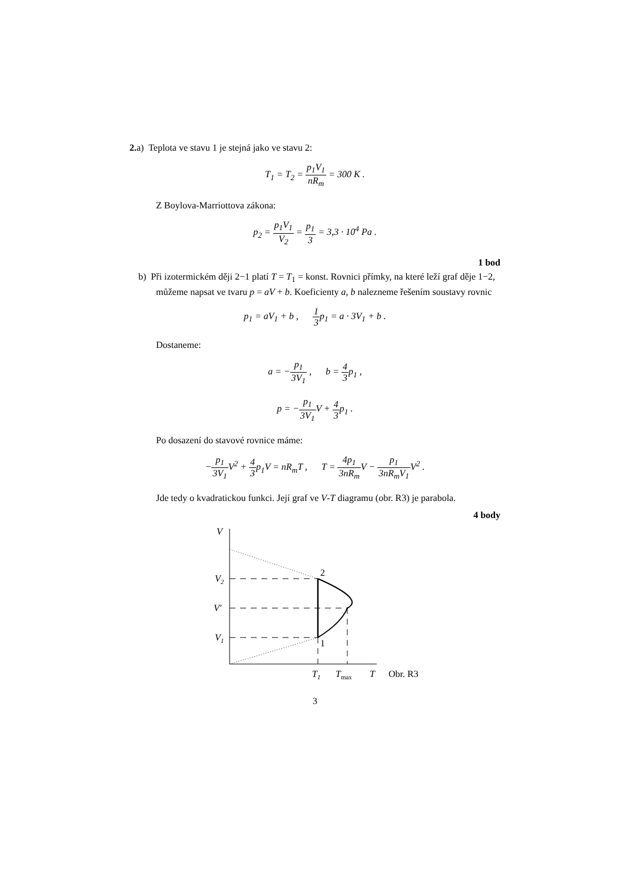2. a) Teplota ve stavu 1 je stejná jako ve stavu 2:
T<sub>1</sub> = T<sub>2</sub> = p<sub>1</sub>V<sub>1</sub> nR<sub>m</sub> = 300 K .
Z Boylova-Marriottova zákona:
p<sub>2</sub> = p<sub>1</sub>V<sub>1</sub> V<sub>2</sub> = p<sub>1</sub> 3 = 3,3 · 10<sup>4</sup> Pa .
1 bod
b) Při izotermickém ději 2−1 platí T = T<sub>1</sub> = konst. Rovnici přímky, na které leží graf děje 1−2, můžeme napsat ve tvaru p = aV + b. Koeficienty a, b nalezneme řešením soustavy rovnic
p<sub>1</sub> = aV<sub>1</sub> + b , 1 3p<sub>1</sub> = a · 3V<sub>1</sub> + b .
Dostaneme:
a = −p<sub>1</sub> 3V<sub>1</sub> , b = 4 3p<sub>1</sub> ,
p = −p<sub>1</sub> 3V<sub>1</sub> V + 4 3p<sub>1</sub> .
Po dosazení do stavové rovnice máme:
−p<sub>1</sub> 3V<sub>1</sub> V<sup>2</sup> + 4 3p<sub>1</sub>V = nR<sub>m</sub>T , T = 4p<sub>1</sub> 3nR<sub>m</sub> V − p<sub>1</sub> 3nR<sub>m</sub>V<sub>1</sub> V<sup>2</sup> .
Jde tedy o kvadratickou funkci. Její graf ve V-T diagramu (obr. R3) je parabola.
4 body
V
V2
V′
V1
2
1
T1
Tmax
T
Obr. R3
3